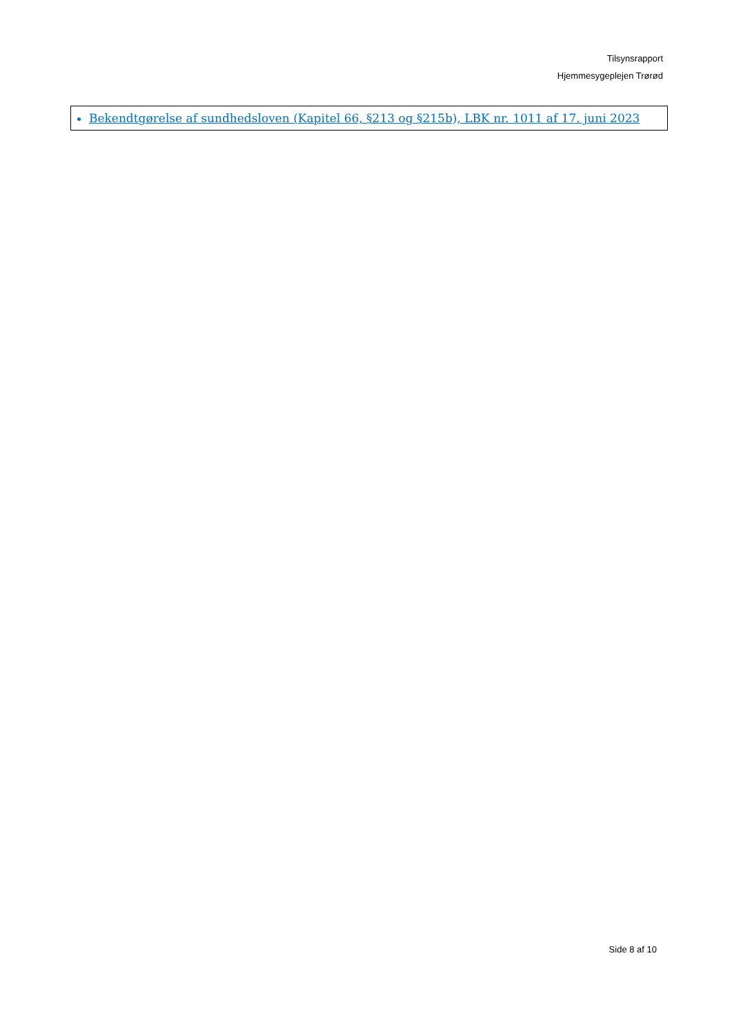Tilsynsrapport
Hjemmesygeplejen Trørød
Bekendtgørelse af sundhedsloven (Kapitel 66, §213 og §215b), LBK nr. 1011 af 17. juni 2023
Side 8 af 10